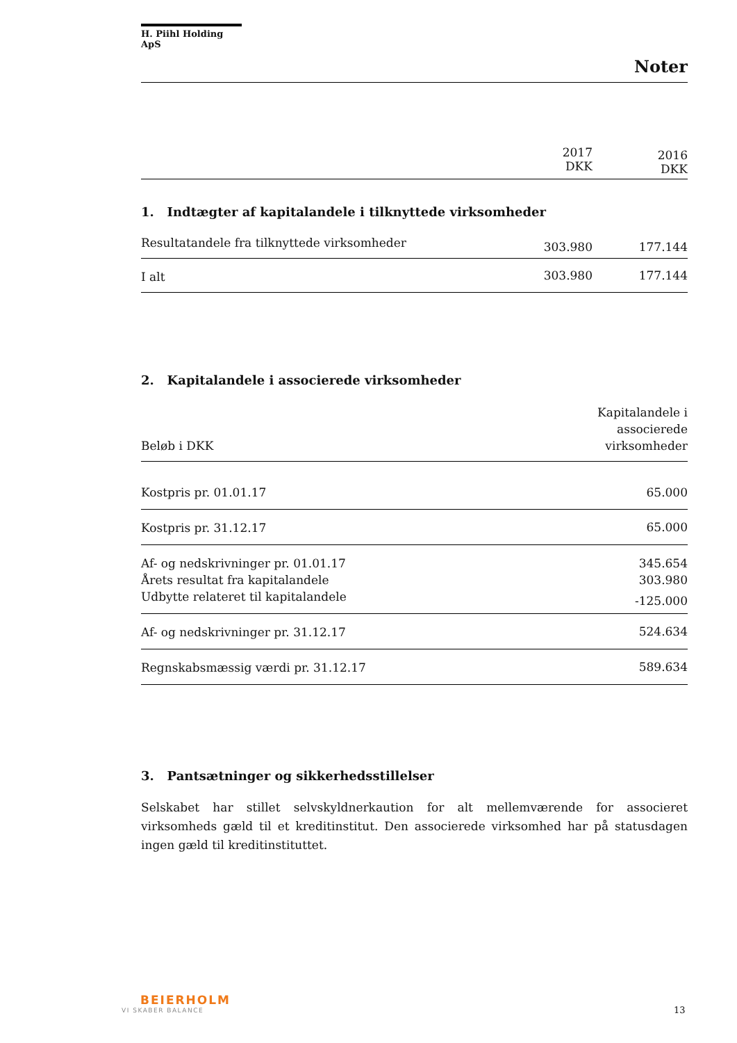H. Piihl Holding ApS
Noter
| | 2017 DKK | 2016 DKK |
| --- | --- | --- |
| 1. Indtægter af kapitalandele i tilknyttede virksomheder | | |
| Resultatandele fra tilknyttede virksomheder | 303.980 | 177.144 |
| I alt | 303.980 | 177.144 |
2. Kapitalandele i associerede virksomheder
| Beløb i DKK | Kapitalandele i associerede virksomheder |
| Kostpris pr. 01.01.17 | 65.000 |
| Kostpris pr. 31.12.17 | 65.000 |
| Af- og nedskrivninger pr. 01.01.17 | 345.654 |
| Årets resultat fra kapitalandele | 303.980 |
| Udbytte relateret til kapitalandele | -125.000 |
| Af- og nedskrivninger pr. 31.12.17 | 524.634 |
| Regnskabsmæssig værdi pr. 31.12.17 | 589.634 |
3. Pantsætninger og sikkerhedsstillelser
Selskabet har stillet selvskyldnerkaution for alt mellemværende for associeret virksomheds gæld til et kreditinstitut. Den associerede virksomhed har på statusdagen ingen gæld til kreditinstituttet.
BEIERHOLM
VI SKABER BALANCE
13